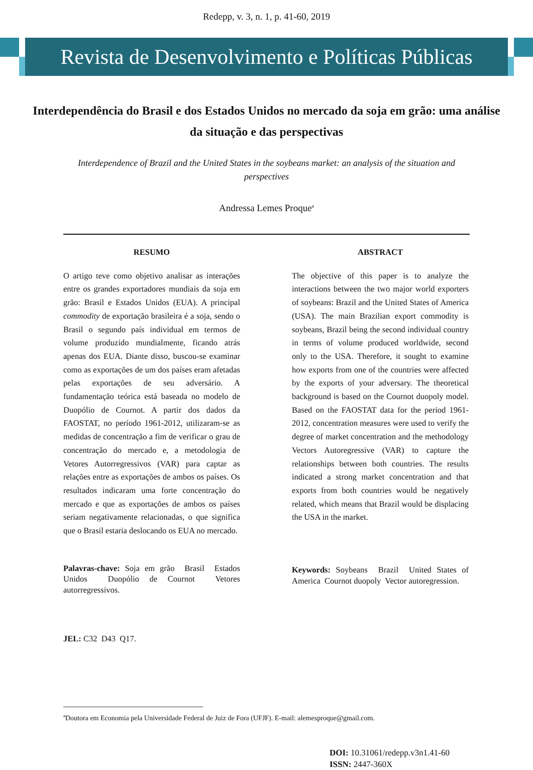Redepp, v. 3, n. 1, p. 41-60, 2019
Revista de Desenvolvimento e Políticas Públicas
Interdependência do Brasil e dos Estados Unidos no mercado da soja em grão: uma análise da situação e das perspectivas
Interdependence of Brazil and the United States in the soybeans market: an analysis of the situation and perspectives
Andressa Lemes Proque<sup>a</sup>
RESUMO
O artigo teve como objetivo analisar as interações entre os grandes exportadores mundiais da soja em grão: Brasil e Estados Unidos (EUA). A principal commodity de exportação brasileira é a soja, sendo o Brasil o segundo país individual em termos de volume produzido mundialmente, ficando atrás apenas dos EUA. Diante disso, buscou-se examinar como as exportações de um dos países eram afetadas pelas exportações de seu adversário. A fundamentação teórica está baseada no modelo de Duopólio de Cournot. A partir dos dados da FAOSTAT, no período 1961-2012, utilizaram-se as medidas de concentração a fim de verificar o grau de concentração do mercado e, a metodologia de Vetores Autorregressivos (VAR) para captar as relações entre as exportações de ambos os países. Os resultados indicaram uma forte concentração do mercado e que as exportações de ambos os países seriam negativamente relacionadas, o que significa que o Brasil estaria deslocando os EUA no mercado.
Palavras-chave: Soja em grão Brasil Estados Unidos Duopólio de Cournot Vetores autorregressivos.
ABSTRACT
The objective of this paper is to analyze the interactions between the two major world exporters of soybeans: Brazil and the United States of America (USA). The main Brazilian export commodity is soybeans, Brazil being the second individual country in terms of volume produced worldwide, second only to the USA. Therefore, it sought to examine how exports from one of the countries were affected by the exports of your adversary. The theoretical background is based on the Cournot duopoly model. Based on the FAOSTAT data for the period 1961-2012, concentration measures were used to verify the degree of market concentration and the methodology Vectors Autoregressive (VAR) to capture the relationships between both countries. The results indicated a strong market concentration and that exports from both countries would be negatively related, which means that Brazil would be displacing the USA in the market.
Keywords: Soybeans Brazil United States of America Cournot duopoly Vector autoregression.
JEL: C32 D43 Q17.
<sup>a</sup> Doutora em Economia pela Universidade Federal de Juiz de Fora (UFJF). E-mail: alemesproque@gmail.com.
DOI: 10.31061/redepp.v3n1.41-60
ISSN: 2447-360X